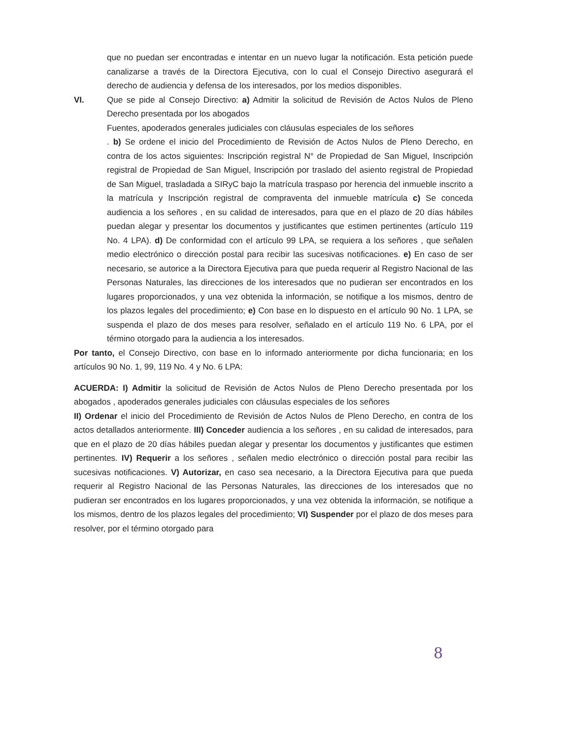que no puedan ser encontradas e intentar en un nuevo lugar la notificación. Esta petición puede canalizarse a través de la Directora Ejecutiva, con lo cual el Consejo Directivo asegurará el derecho de audiencia y defensa de los interesados, por los medios disponibles.
VI. Que se pide al Consejo Directivo: a) Admitir la solicitud de Revisión de Actos Nulos de Pleno Derecho presentada por los abogados
Fuentes, apoderados generales judiciales con cláusulas especiales de los señores
. b) Se ordene el inicio del Procedimiento de Revisión de Actos Nulos de Pleno Derecho, en contra de los actos siguientes: Inscripción registral N° de Propiedad de San Miguel, Inscripción registral de Propiedad de San Miguel, Inscripción por traslado del asiento registral de Propiedad de San Miguel, trasladada a SIRyC bajo la matrícula traspaso por herencia del inmueble inscrito a la matrícula y Inscripción registral de compraventa del inmueble matrícula c) Se conceda audiencia a los señores , en su calidad de interesados, para que en el plazo de 20 días hábiles puedan alegar y presentar los documentos y justificantes que estimen pertinentes (artículo 119 No. 4 LPA). d) De conformidad con el artículo 99 LPA, se requiera a los señores , que señalen medio electrónico o dirección postal para recibir las sucesivas notificaciones. e) En caso de ser necesario, se autorice a la Directora Ejecutiva para que pueda requerir al Registro Nacional de las Personas Naturales, las direcciones de los interesados que no pudieran ser encontrados en los lugares proporcionados, y una vez obtenida la información, se notifique a los mismos, dentro de los plazos legales del procedimiento; e) Con base en lo dispuesto en el artículo 90 No. 1 LPA, se suspenda el plazo de dos meses para resolver, señalado en el artículo 119 No. 6 LPA, por el término otorgado para la audiencia a los interesados.
Por tanto, el Consejo Directivo, con base en lo informado anteriormente por dicha funcionaria; en los artículos 90 No. 1, 99, 119 No. 4 y No. 6 LPA:
ACUERDA: I) Admitir la solicitud de Revisión de Actos Nulos de Pleno Derecho presentada por los abogados , apoderados generales judiciales con cláusulas especiales de los señores
II) Ordenar el inicio del Procedimiento de Revisión de Actos Nulos de Pleno Derecho, en contra de los actos detallados anteriormente. III) Conceder audiencia a los señores , en su calidad de interesados, para que en el plazo de 20 días hábiles puedan alegar y presentar los documentos y justificantes que estimen pertinentes. IV) Requerir a los señores , señalen medio electrónico o dirección postal para recibir las sucesivas notificaciones. V) Autorizar, en caso sea necesario, a la Directora Ejecutiva para que pueda requerir al Registro Nacional de las Personas Naturales, las direcciones de los interesados que no pudieran ser encontrados en los lugares proporcionados, y una vez obtenida la información, se notifique a los mismos, dentro de los plazos legales del procedimiento; VI) Suspender por el plazo de dos meses para resolver, por el término otorgado para
8